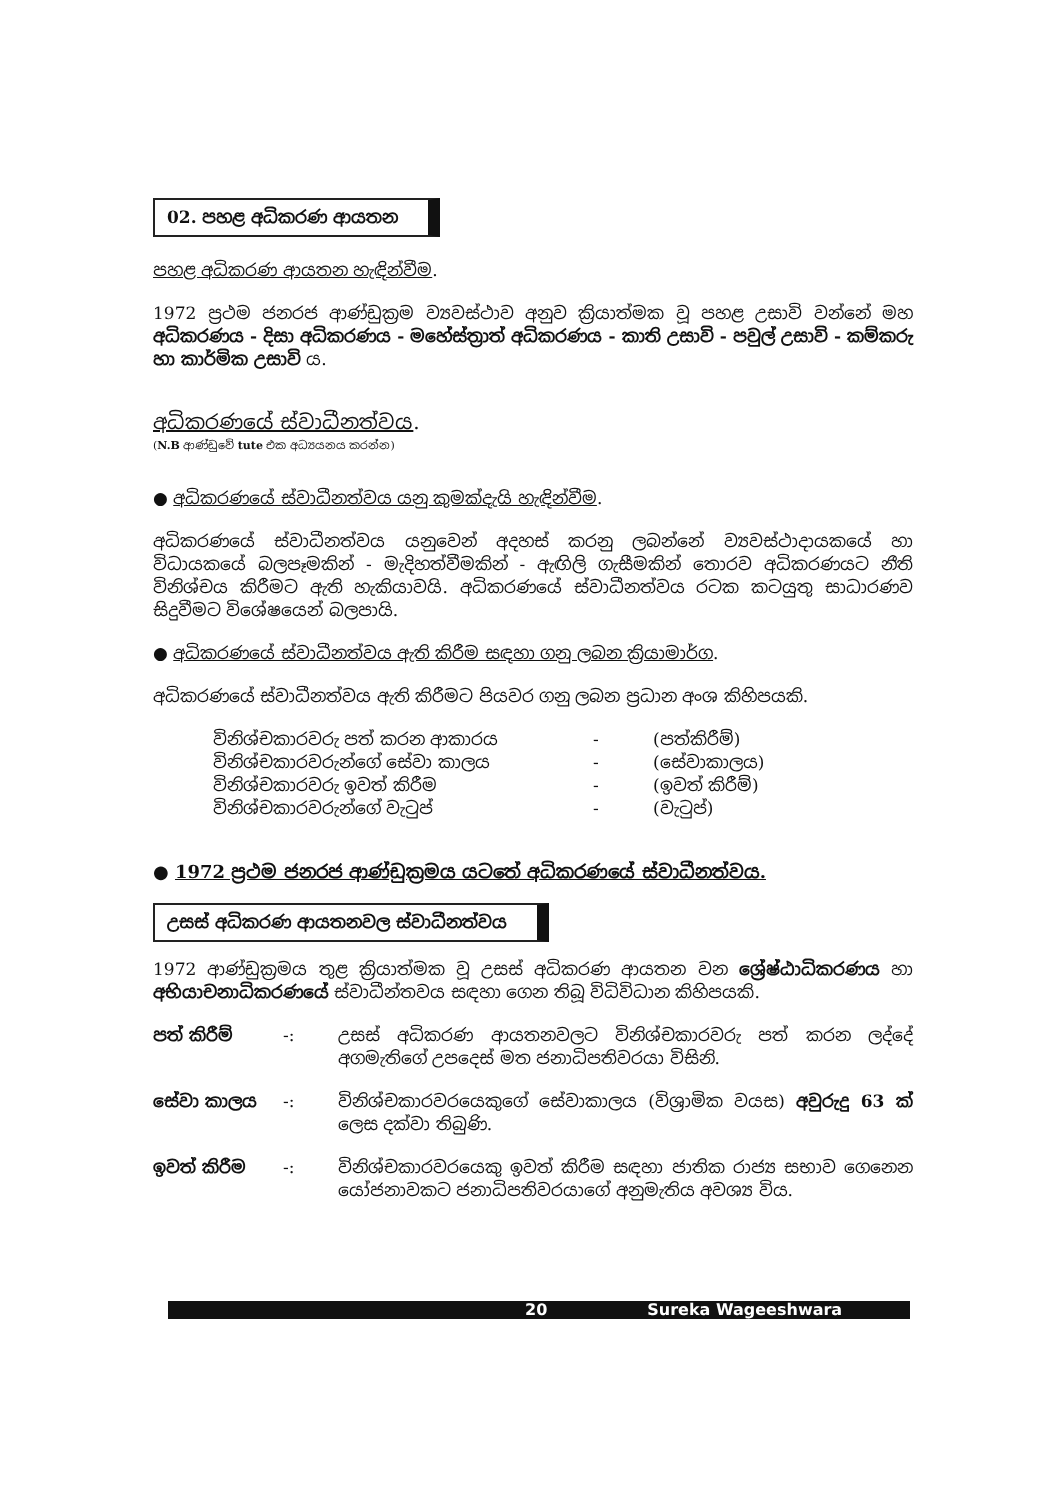02. පහළ අධිකරණ ආයතන
පහළ අධිකරණ ආයතන හැඳින්වීම.
1972 ප්‍රථම ජනරජ ආණ්ඩුක්‍රම ව්‍යවස්ථාව අනුව ක්‍රියාත්මක වූ පහළ උසාවි වන්නේ මහ අධිකරණය - දිසා අධිකරණය - මහේස්ත්‍රාත් අධිකරණය - කාති උසාවි - පවුල් උසාවි - කම්කරු හා කාර්මික උසාවි ය.
අධිකරණයේ ස්වාධීනත්වය.
(N.B ආණ්ඩුවේ tute එක අධ්‍යයනය කරන්න)
● අධිකරණයේ ස්වාධීනත්වය යනු කුමක්දැයි හැඳින්වීම.
අධිකරණයේ ස්වාධීනත්වය යනුවෙන් අදහස් කරනු ලබන්නේ ව්‍යවස්ථාදායකයේ හා විධායකයේ බලපෑමකින් - මැදිහත්වීමකින් - ඇඟිලි ගැසීමකින් තොරව අධිකරණයට නීති විනිශ්චය කිරීමට ඇති හැකියාවයි. අධිකරණයේ ස්වාධීනත්වය රටක කටයුතු සාධාරණව සිදුවීමට විශේෂයෙන් බලපායි.
● අධිකරණයේ ස්වාධීනත්වය ඇති කිරීම සඳහා ගනු ලබන ක්‍රියාමාර්ග.
අධිකරණයේ ස්වාධීනත්වය ඇති කිරීමට පියවර ගනු ලබන ප්‍රධාන අංශ කිහිපයකි.
විනිශ්චකාරවරු පත් කරන ආකාරය - (පත්කිරීම්)
විනිශ්චකාරවරුන්ගේ සේවා කාලය - (සේවාකාලය)
විනිශ්චකාරවරු ඉවත් කිරීම - (ඉවත් කිරීම්)
විනිශ්චකාරවරුන්ගේ වැටුප් - (වැටුප්)
● 1972 ප්‍රථම ජනරජ ආණ්ඩුක්‍රමය යටතේ අධිකරණයේ ස්වාධීනත්වය.
උසස් අධිකරණ ආයතනවල ස්වාධීනත්වය
1972 ආණ්ඩුක්‍රමය තුළ ක්‍රියාත්මක වූ උසස් අධිකරණ ආයතන වන ශ්‍රේෂ්ඨාධිකරණය හා අභියාචනාධිකරණයේ ස්වාධීන්තවය සඳහා ගෙන තිබූ විධිවිධාන කිහිපයකි.
පත් කිරීම් -: උසස් අධිකරණ ආයතනවලට විනිශ්චකාරවරු පත් කරන ලද්දේ අගමැතිගේ උපදෙස් මත ජනාධිපතිවරයා විසිනි.
සේවා කාලය -: විනිශ්චකාරවරයෙකුගේ සේවාකාලය (විශ්‍රාමික වයස) අවුරුදු 63 ක් ලෙස දක්වා තිබුණි.
ඉවත් කිරීම -: විනිශ්චකාරවරයෙකු ඉවත් කිරීම සඳහා ජාතික රාජ්‍ය සභාව ගෙනෙන යෝජනාවකට ජනාධිපතිවරයාගේ අනුමැතිය අවශ්‍ය විය.
20 Sureka Wageeshwara